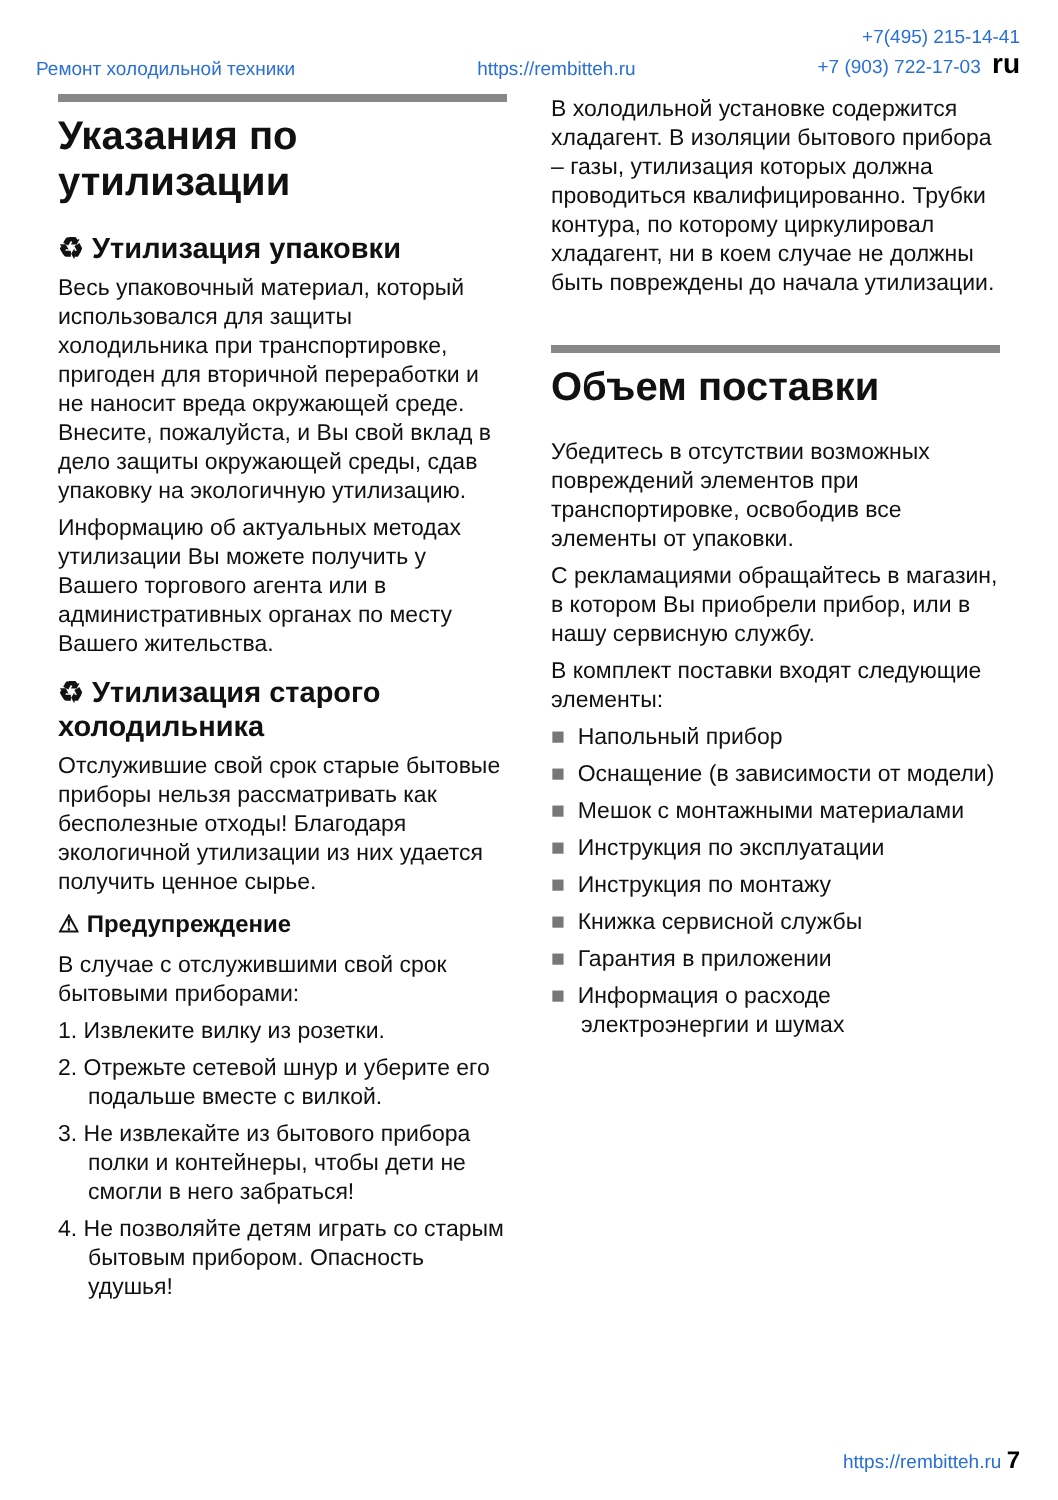Ремонт холодильной техники https://rembitteh.ru +7(495) 215-14-41
+7 (903) 722-17-03 ru
Указания по утилизации
♻ Утилизация упаковки
Весь упаковочный материал, который использовался для защиты холодильника при транспортировке, пригоден для вторичной переработки и не наносит вреда окружающей среде. Внесите, пожалуйста, и Вы свой вклад в дело защиты окружающей среды, сдав упаковку на экологичную утилизацию.
Информацию об актуальных методах утилизации Вы можете получить у Вашего торгового агента или в административных органах по месту Вашего жительства.
♻ Утилизация старого холодильника
Отслужившие свой срок старые бытовые приборы нельзя рассматривать как бесполезные отходы! Благодаря экологичной утилизации из них удается получить ценное сырье.
⚠ Предупреждение
В случае с отслужившими свой срок бытовыми приборами:
1. Извлеките вилку из розетки.
2. Отрежьте сетевой шнур и уберите его подальше вместе с вилкой.
3. Не извлекайте из бытового прибора полки и контейнеры, чтобы дети не смогли в него забраться!
4. Не позволяйте детям играть со старым бытовым прибором. Опасность удушья!
В холодильной установке содержится хладагент. В изоляции бытового прибора – газы, утилизация которых должна проводиться квалифицированно. Трубки контура, по которому циркулировал хладагент, ни в коем случае не должны быть повреждены до начала утилизации.
Объем поставки
Убедитесь в отсутствии возможных повреждений элементов при транспортировке, освободив все элементы от упаковки.
С рекламациями обращайтесь в магазин, в котором Вы приобрели прибор, или в нашу сервисную службу.
В комплект поставки входят следующие элементы:
■ Напольный прибор
■ Оснащение (в зависимости от модели)
■ Мешок с монтажными материалами
■ Инструкция по эксплуатации
■ Инструкция по монтажу
■ Книжка сервисной службы
■ Гарантия в приложении
■ Информация о расходе электроэнергии и шумах
https://rembitteh.ru 7